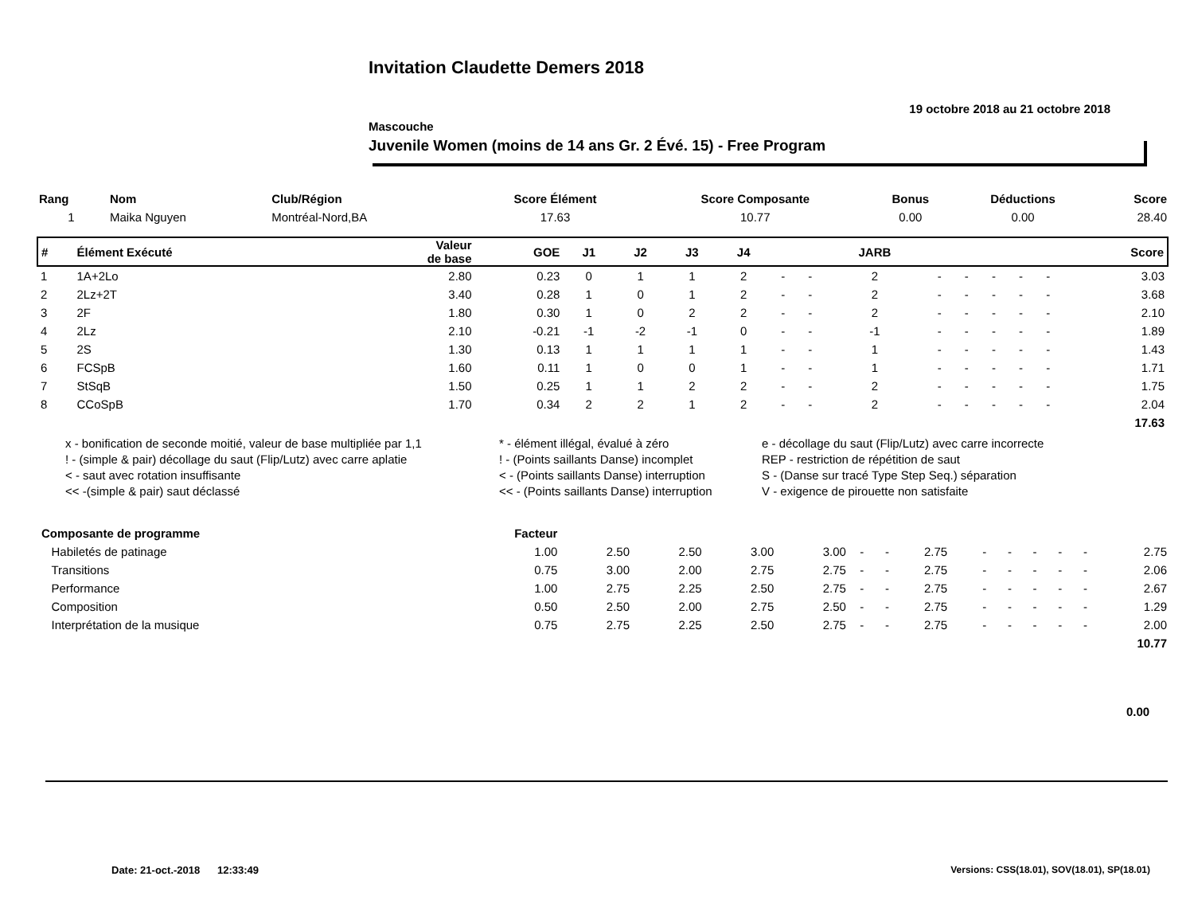Invitation Claudette Demers 2018
19 octobre 2018 au 21 octobre 2018
Mascouche
Juvenile Women (moins de 14 ans Gr. 2 Évé. 15) - Free Program
| Rang | Nom | Club/Région | Score Élément | Score Composante | Bonus | Déductions | Score |
| --- | --- | --- | --- | --- | --- | --- | --- |
| 1 | Maika Nguyen | Montréal-Nord,BA | 17.63 | 10.77 | 0.00 | 0.00 | 28.40 |
| # | Élément Exécuté | Valeur de base | GOE | J1 | J2 | J3 | J4 | | | JARB | | | | | | Score |
| --- | --- | --- | --- | --- | --- | --- | --- | --- | --- | --- | --- | --- | --- | --- | --- | --- |
| 1 | 1A+2Lo | 2.80 | 0.23 | 0 | 1 | 1 | 2 | - | - | 2 | - | - | - | - | - | 3.03 |
| 2 | 2Lz+2T | 3.40 | 0.28 | 1 | 0 | 1 | 2 | - | - | 2 | - | - | - | - | - | 3.68 |
| 3 | 2F | 1.80 | 0.30 | 1 | 0 | 2 | 2 | - | - | 2 | - | - | - | - | - | 2.10 |
| 4 | 2Lz | 2.10 | -0.21 | -1 | -2 | -1 | 0 | - | - | -1 | - | - | - | - | - | 1.89 |
| 5 | 2S | 1.30 | 0.13 | 1 | 1 | 1 | 1 | - | - | 1 | - | - | - | - | - | 1.43 |
| 6 | FCSpB | 1.60 | 0.11 | 1 | 0 | 0 | 1 | - | - | 1 | - | - | - | - | - | 1.71 |
| 7 | StSqB | 1.50 | 0.25 | 1 | 1 | 2 | 2 | - | - | 2 | - | - | - | - | - | 1.75 |
| 8 | CCoSpB | 1.70 | 0.34 | 2 | 2 | 1 | 2 | - | - | 2 | - | - | - | - | - | 2.04 |
| 17.63 | | | | | | | | | | | | | | | | |
x - bonification de seconde moitié, valeur de base multipliée par 1,1
* - élément illégal, évalué à zéro
e - décollage du saut (Flip/Lutz) avec carre incorrecte
! - (simple & pair) décollage du saut (Flip/Lutz) avec carre aplatie
! - (Points saillants Danse) incomplet
REP - restriction de répétition de saut
< - saut avec rotation insuffisante
< - (Points saillants Danse) interruption
S - (Danse sur tracé Type Step Seq.) séparation
<< -(simple & pair) saut déclassé
<< - (Points saillants Danse) interruption
V - exigence de pirouette non satisfaite
| Composante de programme | Facteur | | | | | | | | | | | | | |
| --- | --- | --- | --- | --- | --- | --- | --- | --- | --- | --- | --- | --- | --- | --- |
| Habiletés de patinage | 1.00 | 2.50 | 2.50 | 3.00 | 3.00 | - | - | 2.75 | - | - | - | - | - | 2.75 |
| Transitions | 0.75 | 3.00 | 2.00 | 2.75 | 2.75 | - | - | 2.75 | - | - | - | - | - | 2.06 |
| Performance | 1.00 | 2.75 | 2.25 | 2.50 | 2.75 | - | - | 2.75 | - | - | - | - | - | 2.67 |
| Composition | 0.50 | 2.50 | 2.00 | 2.75 | 2.50 | - | - | 2.75 | - | - | - | - | - | 1.29 |
| Interprétation de la musique | 0.75 | 2.75 | 2.25 | 2.50 | 2.75 | - | - | 2.75 | - | - | - | - | - | 2.00 |
| 10.77 | | | | | | | | | | | | | | |
0.00
Date: 21-oct.-2018 12:33:49
Versions: CSS(18.01), SOV(18.01), SP(18.01)